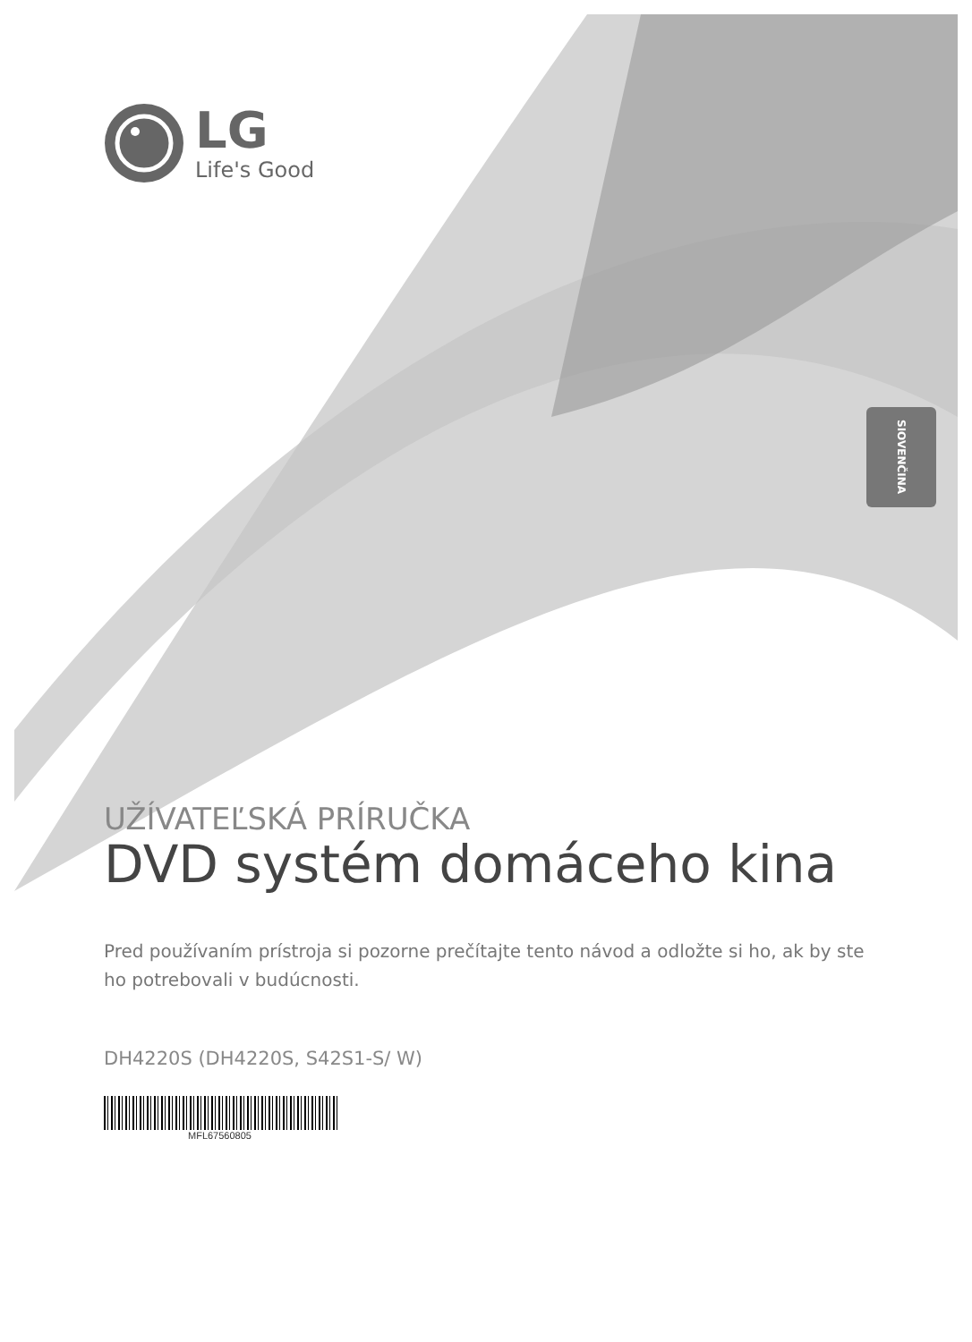LG
Life's Good
SIOVENČINA
UŽÍVATEĽSKÁ PRÍRUČKA
DVD systém domáceho kina
Pred používaním prístroja si pozorne prečítajte tento návod a odložte si ho, ak by ste ho potrebovali v budúcnosti.
DH4220S (DH4220S, S42S1-S/ W)
MFL67560805